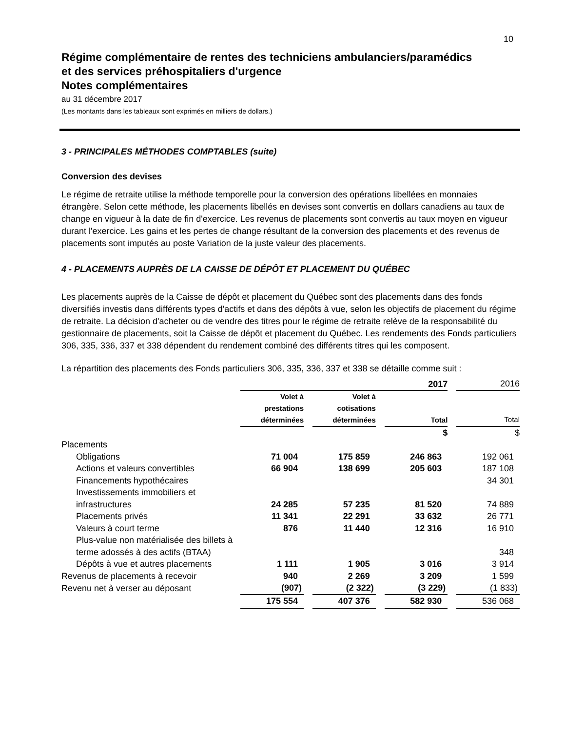10
Régime complémentaire de rentes des techniciens ambulanciers/paramédics
et des services préhospitaliers d'urgence
Notes complémentaires
au 31 décembre 2017
(Les montants dans les tableaux sont exprimés en milliers de dollars.)
3 - PRINCIPALES MÉTHODES COMPTABLES (suite)
Conversion des devises
Le régime de retraite utilise la méthode temporelle pour la conversion des opérations libellées en monnaies étrangère. Selon cette méthode, les placements libellés en devises sont convertis en dollars canadiens au taux de change en vigueur à la date de fin d'exercice. Les revenus de placements sont convertis au taux moyen en vigueur durant l'exercice. Les gains et les pertes de change résultant de la conversion des placements et des revenus de placements sont imputés au poste Variation de la juste valeur des placements.
4 - PLACEMENTS AUPRÈS DE LA CAISSE DE DÉPÔT ET PLACEMENT DU QUÉBEC
Les placements auprès de la Caisse de dépôt et placement du Québec sont des placements dans des fonds diversifiés investis dans différents types d'actifs et dans des dépôts à vue, selon les objectifs de placement du régime de retraite. La décision d'acheter ou de vendre des titres pour le régime de retraite relève de la responsabilité du gestionnaire de placements, soit la Caisse de dépôt et placement du Québec. Les rendements des Fonds particuliers 306, 335, 336, 337 et 338 dépendent du rendement combiné des différents titres qui les composent.
La répartition des placements des Fonds particuliers 306, 335, 336, 337 et 338 se détaille comme suit :
| | 2017 | | | | | | 2016 |
| | Volet à prestations déterminées | | Volet à cotisations déterminées | | Total | | Total |
| | | | | | $ | | $ |
| Placements | | | | | | | |
| Obligations | 71 004 | | 175 859 | | 246 863 | | 192 061 |
| Actions et valeurs convertibles | 66 904 | | 138 699 | | 205 603 | | 187 108 |
| Financements hypothécaires | | | | | | | 34 301 |
| Investissements immobiliers et infrastructures | 24 285 | | 57 235 | | 81 520 | | 74 889 |
| Placements privés | 11 341 | | 22 291 | | 33 632 | | 26 771 |
| Valeurs à court terme | 876 | | 11 440 | | 12 316 | | 16 910 |
| Plus-value non matérialisée des billets à terme adossés à des actifs (BTAA) | | | | | | | 348 |
| Dépôts à vue et autres placements | 1 111 | | 1 905 | | 3 016 | | 3 914 |
| Revenus de placements à recevoir | 940 | | 2 269 | | 3 209 | | 1 599 |
| Revenu net à verser au déposant | (907) | | (2 322) | | (3 229) | | (1 833) |
| | 175 554 | | 407 376 | | 582 930 | | 536 068 |